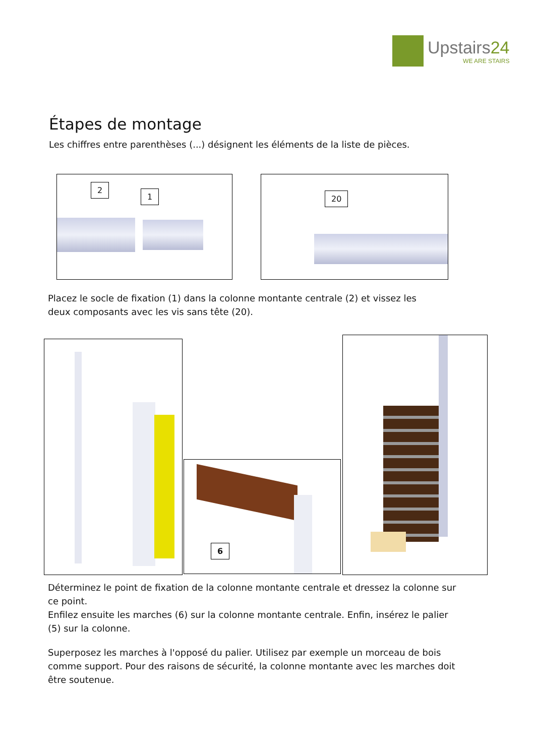Upstairs24
WE ARE STAIRS
Étapes de montage
Les chiffres entre parenthèses (...) désignent les éléments de la liste de pièces.
2
1
20
Placez le socle de fixation (1) dans la colonne montante centrale (2) et vissez les deux composants avec les vis sans tête (20).
6
Déterminez le point de fixation de la colonne montante centrale et dressez la colonne sur ce point.
Enfilez ensuite les marches (6) sur la colonne montante centrale. Enfin, insérez le palier (5) sur la colonne.
Superposez les marches à l'opposé du palier. Utilisez par exemple un morceau de bois comme support. Pour des raisons de sécurité, la colonne montante avec les marches doit être soutenue.